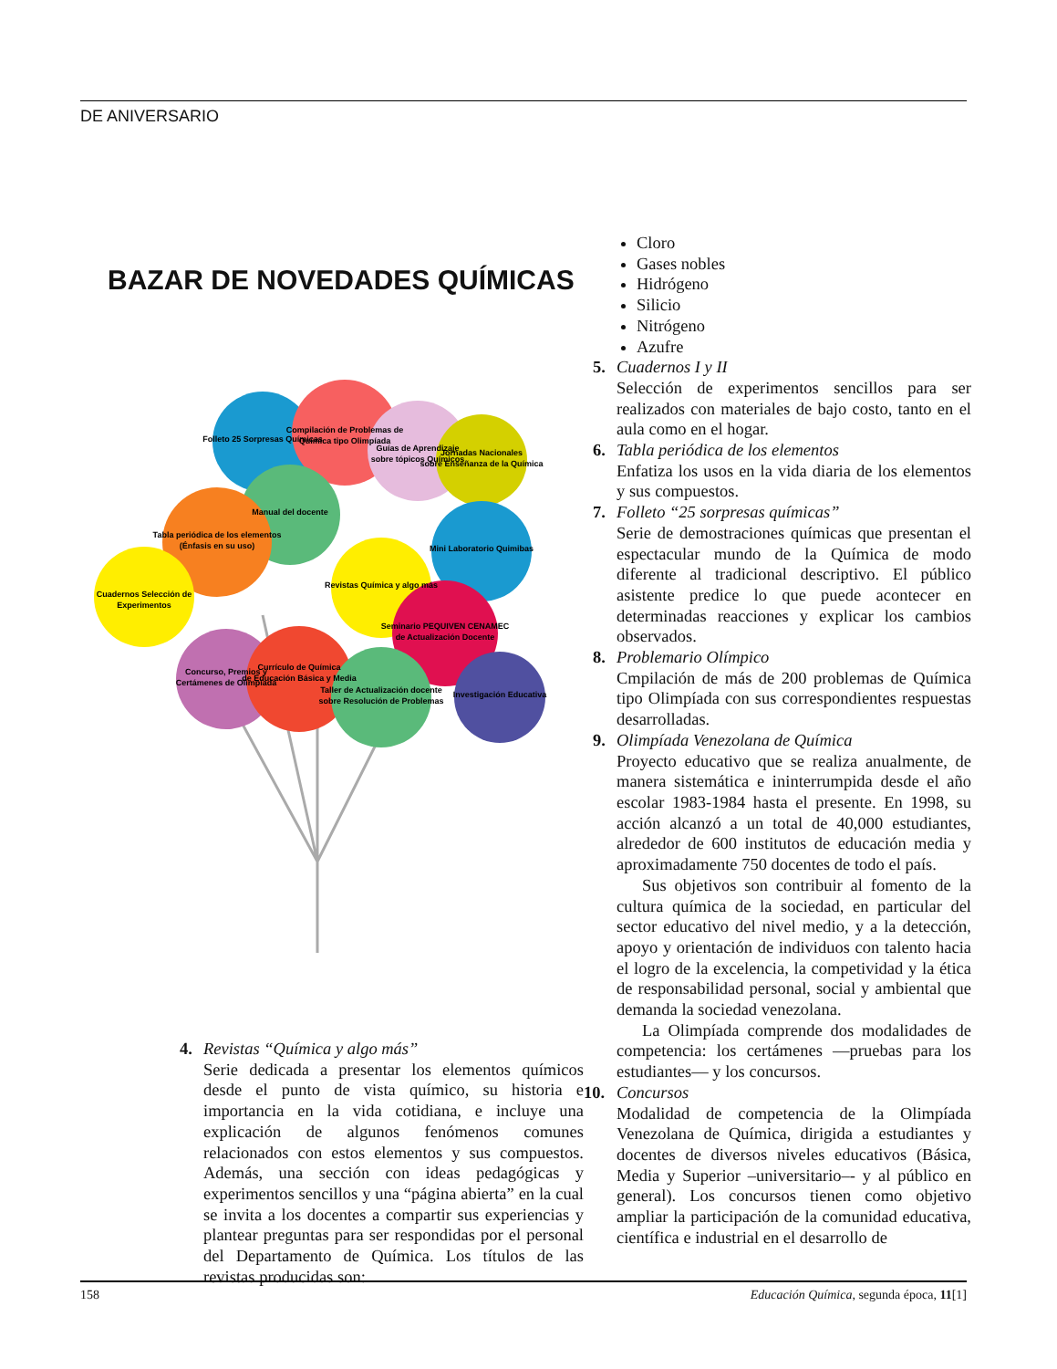DE ANIVERSARIO
BAZAR DE NOVEDADES QUÍMICAS
Folleto 25 Sorpresas Químicas
Compilación de Problemas de
Química tipo Olimpíada
Guías de Aprendizaje
sobre tópicos Químicos
Jornadas Nacionales
sobre Enseñanza de la Química
Manual del docente
Tabla periódica de los elementos
(Énfasis en su uso)
Cuadernos Selección de
Experimentos
Revistas Química y algo más
Mini Laboratorio Quimibas
Seminario PEQUIVEN CENAMEC
de Actualización Docente
Investigación Educativa
Concurso, Premios y
Certámenes de Olimpíada
Currículo de Química
de Educación Básica y Media
Taller de Actualización docente
sobre Resolución de Problemas
4. Revistas “Química y algo más”
Serie dedicada a presentar los elementos químicos desde el punto de vista químico, su historia e importancia en la vida cotidiana, e incluye una explicación de algunos fenómenos comunes relacionados con estos elementos y sus compuestos. Además, una sección con ideas pedagógicas y experimentos sencillos y una “página abierta” en la cual se invita a los docentes a compartir sus experiencias y plantear preguntas para ser respondidas por el personal del Departamento de Química. Los títulos de las revistas producidas son:
Cloro
Gases nobles
Hidrógeno
Silicio
Nitrógeno
Azufre
5. Cuadernos I y II
Selección de experimentos sencillos para ser realizados con materiales de bajo costo, tanto en el aula como en el hogar.
6. Tabla periódica de los elementos
Enfatiza los usos en la vida diaria de los elementos y sus compuestos.
7. Folleto “25 sorpresas químicas”
Serie de demostraciones químicas que presentan el espectacular mundo de la Química de modo diferente al tradicional descriptivo. El público asistente predice lo que puede acontecer en determinadas reacciones y explicar los cambios observados.
8. Problemario Olímpico
Cmpilación de más de 200 problemas de Química tipo Olimpíada con sus correspondientes respuestas desarrolladas.
9. Olimpíada Venezolana de Química
Proyecto educativo que se realiza anualmente, de manera sistemática e ininterrumpida desde el año escolar 1983-1984 hasta el presente. En 1998, su acción alcanzó a un total de 40,000 estudiantes, alrededor de 600 institutos de educación media y aproximadamente 750 docentes de todo el país.
Sus objetivos son contribuir al fomento de la cultura química de la sociedad, en particular del sector educativo del nivel medio, y a la detección, apoyo y orientación de individuos con talento hacia el logro de la excelencia, la competividad y la ética de responsabilidad personal, social y ambiental que demanda la sociedad venezolana.
La Olimpíada comprende dos modalidades de competencia: los certámenes —pruebas para los estudiantes— y los concursos.
10. Concursos
Modalidad de competencia de la Olimpíada Venezolana de Química, dirigida a estudiantes y docentes de diversos niveles educativos (Básica, Media y Superior –universitario–- y al público en general). Los concursos tienen como objetivo ampliar la participación de la comunidad educativa, científica e industrial en el desarrollo de
158 Educación Química, segunda época, 11[1]